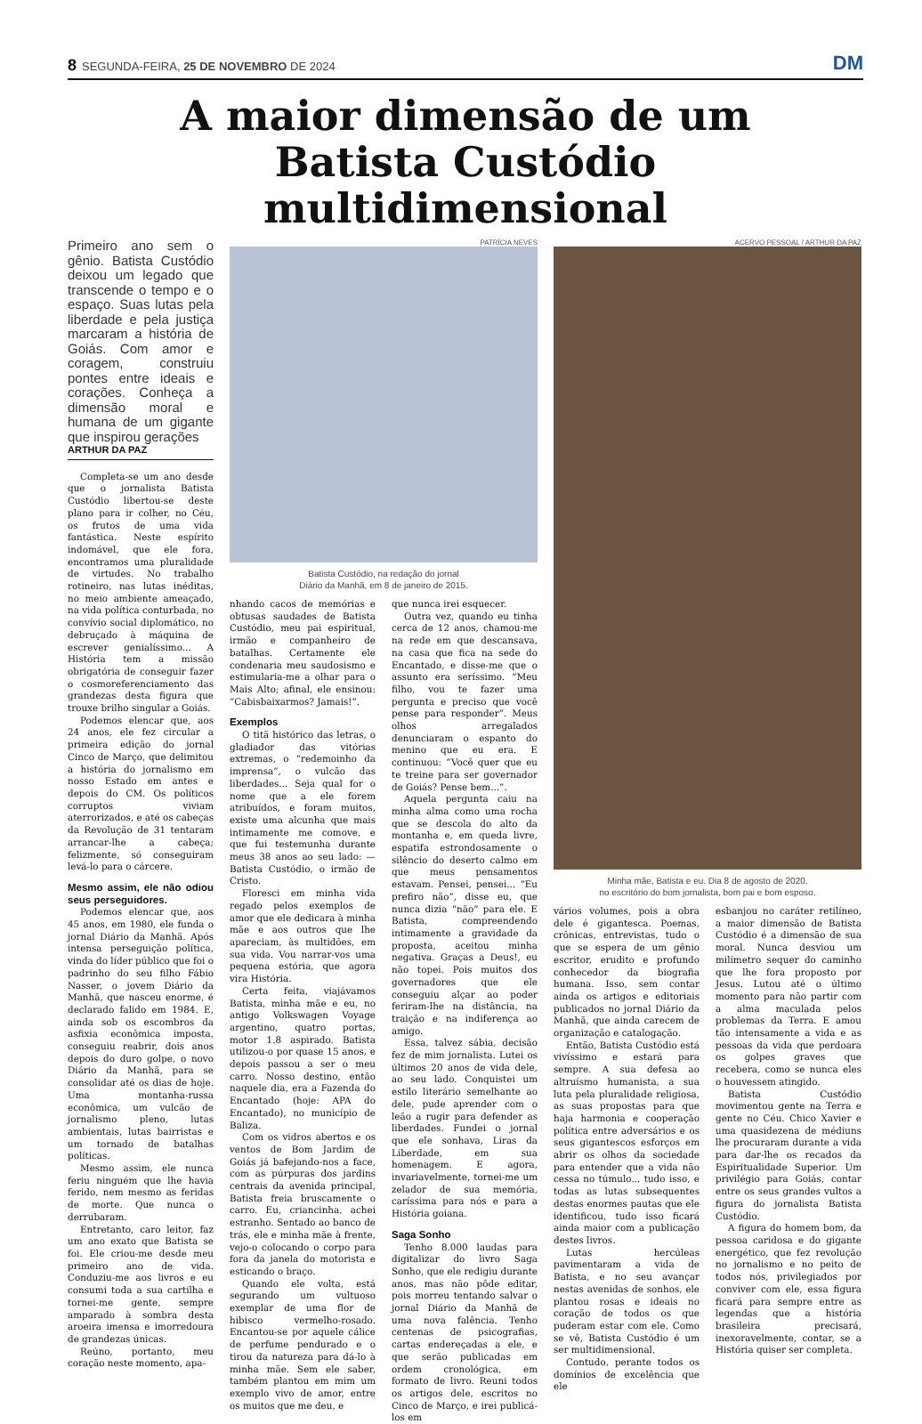8 SEGUNDA-FEIRA, 25 DE NOVEMBRO DE 2024 DM
A maior dimensão de um
Batista Custódio multidimensional
Primeiro ano sem o gênio. Batista Custódio deixou um legado que transcende o tempo e o espaço. Suas lutas pela liberdade e pela justiça marcaram a história de Goiás. Com amor e coragem, construiu pontes entre ideais e corações. Conheça a dimensão moral e humana de um gigante que inspirou gerações
ARTHUR DA PAZ
Completa-se um ano desde que o jornalista Batista Custódio libertou-se deste plano para ir colher, no Céu, os frutos de uma vida fantástica. Neste espírito indomável, que ele fora, encontramos uma pluralidade de virtudes. No trabalho rotineiro, nas lutas inéditas, no meio ambiente ameaçado, na vida política conturbada, no convívio social diplomático, no debruçado à máquina de escrever genialíssimo... A História tem a missão obrigatória de conseguir fazer o cosmoreferenciamento das grandezas desta figura que trouxe brilho singular a Goiás.
Podemos elencar que, aos 24 anos, ele fez circular a primeira edição do jornal Cinco de Março, que delimitou a história do jornalismo em nosso Estado em antes e depois do CM. Os políticos corruptos viviam aterrorizados, e até os cabeças da Revolução de 31 tentaram arrancar-lhe a cabeça; felizmente, só conseguiram levá-lo para o cárcere.
Mesmo assim, ele não odiou seus perseguidores.
Podemos elencar que, aos 45 anos, em 1980, ele funda o jornal Diário da Manhã. Após intensa perseguição política, vinda do líder público que foi o padrinho do seu filho Fábio Nasser, o jovem Diário da Manhã, que nasceu enorme, é declarado falido em 1984. E, ainda sob os escombros da asfixia econômica imposta, conseguiu reabrir, dois anos depois do duro golpe, o novo Diário da Manhã, para se consolidar até os dias de hoje. Uma montanha-russa econômica, um vulcão de jornalismo pleno, lutas ambientais, lutas bairristas e um tornado de batalhas políticas.
Mesmo assim, ele nunca feriu ninguém que lhe havia ferido, nem mesmo as feridas de morte. Que nunca o derrubaram.
Entretanto, caro leitor, faz um ano exato que Batista se foi. Ele criou-me desde meu primeiro ano de vida. Conduziu-me aos livros e eu consumi toda a sua cartilha e tornei-me gente, sempre amparado à sombra desta aroeira imensa e imorredoura de grandezas únicas.
Reúno, portanto, meu coração neste momento, apa-
PATRÍCIA NEVES
Batista Custódio, na redação do jornal
Diário da Manhã, em 8 de janeiro de 2015.
nhando cacos de memórias e obtusas saudades de Batista Custódio, meu pai espiritual, irmão e companheiro de batalhas. Certamente ele condenaria meu saudosismo e estimularia-me a olhar para o Mais Alto; afinal, ele ensinou: “Cabisbaixarmos? Jamais!”.
Exemplos
O titã histórico das letras, o gladiador das vitórias extremas, o “redemoinho da imprensa”, o vulcão das liberdades... Seja qual for o nome que a ele forem atribuídos, e foram muitos, existe uma alcunha que mais intimamente me comove, e que fui testemunha durante meus 38 anos ao seu lado: — Batista Custódio, o irmão de Cristo.
Floresci em minha vida regado pelos exemplos de amor que ele dedicara à minha mãe e aos outros que lhe apareciam, às multidões, em sua vida. Vou narrar-vos uma pequena estória, que agora vira História.
Certa feita, viajávamos Batista, minha mãe e eu, no antigo Volkswagen Voyage argentino, quatro portas, motor 1.8 aspirado. Batista utilizou-o por quase 15 anos, e depois passou a ser o meu carro. Nosso destino, então naquele dia, era a Fazenda do Encantado (hoje: APA do Encantado), no município de Baliza.
Com os vidros abertos e os ventos de Bom Jardim de Goiás já bafejando-nos a face, com as púrpuras dos jardins centrais da avenida principal, Batista freia bruscamente o carro. Eu, criancinha, achei estranho. Sentado ao banco de trás, ele e minha mãe à frente, vejo-o colocando o corpo para fora da janela do motorista e esticando o braço.
Quando ele volta, está segurando um vultuoso exemplar de uma flor de hibisco vermelho-rosado. Encantou-se por aquele cálice de perfume pendurado e o tirou da natureza para dá-lo à minha mãe. Sem ele saber, também plantou em mim um exemplo vivo de amor, entre os muitos que me deu, e
que nunca irei esquecer.
Outra vez, quando eu tinha cerca de 12 anos, chamou-me na rede em que descansava, na casa que fica na sede do Encantado, e disse-me que o assunto era seríssimo. “Meu filho, vou te fazer uma pergunta e preciso que você pense para responder”. Meus olhos arregalados denunciaram o espanto do menino que eu era. E continuou: “Você quer que eu te treine para ser governador de Goiás? Pense bem...”.
Aquela pergunta caiu na minha alma como uma rocha que se descola do alto da montanha e, em queda livre, espatifa estrondosamente o silêncio do deserto calmo em que meus pensamentos estavam. Pensei, pensei... “Eu prefiro não”, disse eu, que nunca dizia “não” para ele. E Batista, compreendendo intimamente a gravidade da proposta, aceitou minha negativa. Graças a Deus!, eu não topei. Pois muitos dos governadores que ele conseguiu alçar ao poder feriram-lhe na distância, na traição e na indiferença ao amigo.
Essa, talvez sábia, decisão fez de mim jornalista. Lutei os últimos 20 anos de vida dele, ao seu lado. Conquistei um estilo literário semelhante ao dele, pude aprender com o leão a rugir para defender as liberdades. Fundei o jornal que ele sonhava, Liras da Liberdade, em sua homenagem. E agora, invariavelmente, tornei-me um zelador de sua memória, caríssima para nós e para a História goiana.
Saga Sonho
Tenho 8.000 laudas para digitalizar do livro Saga Sonho, que ele redigiu durante anos, mas não pôde editar, pois morreu tentando salvar o jornal Diário da Manhã de uma nova falência. Tenho centenas de psicografias, cartas endereçadas a ele, e que serão publicadas em ordem cronológica, em formato de livro. Reuni todos os artigos dele, escritos no Cinco de Março, e irei publicá-los em
ACERVO PESSOAL / ARTHUR DA PAZ
Minha mãe, Batista e eu. Dia 8 de agosto de 2020,
no escritório do bom jornalista, bom pai e bom esposo.
vários volumes, pois a obra dele é gigantesca. Poemas, crônicas, entrevistas, tudo o que se espera de um gênio escritor, erudito e profundo conhecedor da biografia humana. Isso, sem contar ainda os artigos e editoriais publicados no jornal Diário da Manhã, que ainda carecem de organização e catalogação.
Então, Batista Custódio está vivíssimo e estará para sempre. A sua defesa ao altruísmo humanista, a sua luta pela pluralidade religiosa, as suas propostas para que haja harmonia e cooperação política entre adversários e os seus gigantescos esforços em abrir os olhos da sociedade para entender que a vida não cessa no túmulo... tudo isso, e todas as lutas subsequentes destas enormes pautas que ele identificou, tudo isso ficará ainda maior com a publicação destes livros.
Lutas hercúleas pavimentaram a vida de Batista, e no seu avançar nestas avenidas de sonhos, ele plantou rosas e ideais no coração de todos os que puderam estar com ele. Como se vê, Batista Custódio é um ser multidimensional.
Contudo, perante todos os domínios de excelência que ele
esbanjou no caráter retilíneo, a maior dimensão de Batista Custódio é a dimensão de sua moral. Nunca desviou um milímetro sequer do caminho que lhe fora proposto por Jesus. Lutou até o último momento para não partir com a alma maculada pelos problemas da Terra. E amou tão intensamente a vida e as pessoas da vida que perdoara os golpes graves que recebera, como se nunca eles o houvessem atingido.
Batista Custódio movimentou gente na Terra e gente no Céu. Chico Xavier e uma quasidezena de médiuns lhe procuraram durante a vida para dar-lhe os recados da Espiritualidade Superior. Um privilégio para Goiás, contar entre os seus grandes vultos a figura do jornalista Batista Custódio.
A figura do homem bom, da pessoa caridosa e do gigante energético, que fez revolução no jornalismo e no peito de todos nós, privilegiados por conviver com ele, essa figura ficará para sempre entre as legendas que a história brasileira precisará, inexoravelmente, contar, se a História quiser ser completa.